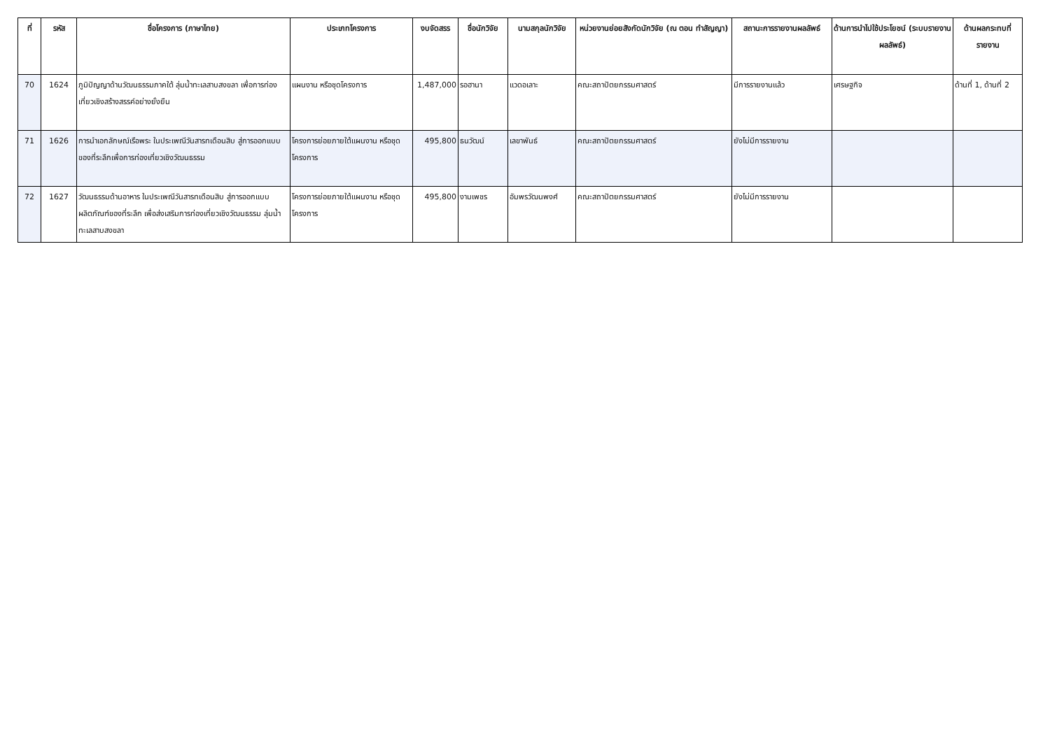| ที่ | รหัส | ชื่อโครงการ (ภาษาไทย) | ประเภทโครงการ | งบจัดสรร | ชื่อนักวิจัย | นามสกุลนักวิจัย | หน่วยงานย่อยสังกัดนักวิจัย (ณ ตอน ทำสัญญา) | สถานะการรายงานผลลัพธ์ | ด้านการนำไปใช้ประโยชน์ (ระบบรายงานผลลัพธ์) | ด้านผลกระทบที่รายงาน |
| --- | --- | --- | --- | --- | --- | --- | --- | --- | --- | --- |
| 70 | 1624 | ภูมิปัญญาด้านวัฒนธรรมภาคใต้ ลุ่มน้ำทะเลสาบสงขลา เพื่อการท่องเที่ยวเชิงสร้างสรรค์อย่างยั่งยืน | แผนงาน หรือชุดโครงการ | 1,487,000 | รอฮานา | แวดอเลาะ | คณะสถาปัตยกรรมศาสตร์ | มีการรายงานแล้ว | เศรษฐกิจ | ด้านที่ 1, ด้านที่ 2 |
| 71 | 1626 | การนำเอกลักษณ์เรือพระ ในประเพณีวันสารทเดือนสิบ สู่การออกแบบของที่ระลึกเพื่อการท่องเที่ยวเชิงวัฒนธรรม | โครงการย่อยภายใต้แผนงาน หรือชุดโครงการ | 495,800 | ธนวัฒน์ | เลขาพันธ์ | คณะสถาปัตยกรรมศาสตร์ | ยังไม่มีการรายงาน | | |
| 72 | 1627 | วัฒนธรรมด้านอาหาร ในประเพณีวันสารทเดือนสิบ สู่การออกแบบผลิตภัณฑ์ของที่ระลึก เพื่อส่งเสริมการท่องเที่ยวเชิงวัฒนธรรม ลุ่มน้ำทะเลสาบสงขลา | โครงการย่อยภายใต้แผนงาน หรือชุดโครงการ | 495,800 | งามเพชร | อัมพรวัฒนพงศ์ | คณะสถาปัตยกรรมศาสตร์ | ยังไม่มีการรายงาน | | |